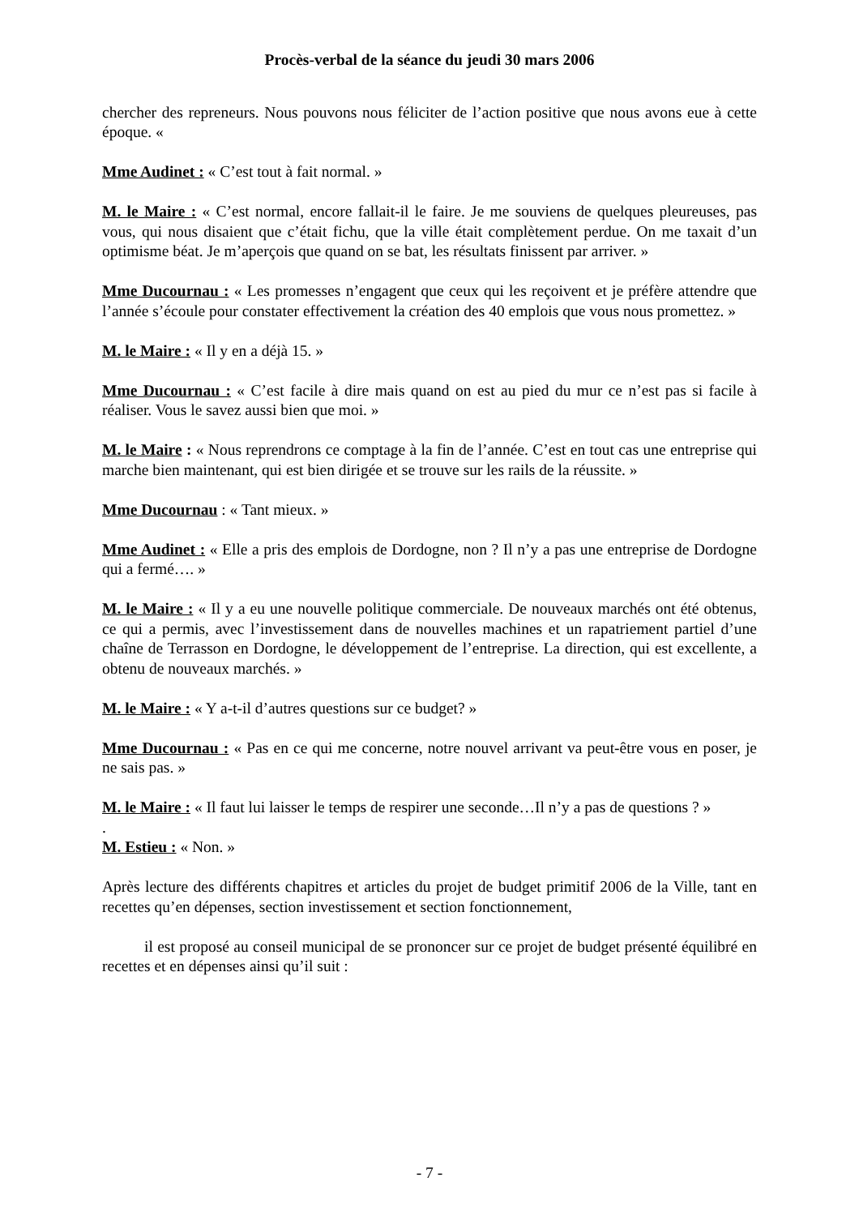Procès-verbal de la séance du jeudi 30 mars 2006
chercher des repreneurs. Nous pouvons nous féliciter de l’action positive que nous avons eue à cette époque. «
Mme Audinet : « C’est tout à fait normal. »
M. le Maire : « C’est normal, encore fallait-il le faire. Je me souviens de quelques pleureuses, pas vous, qui nous disaient que c’était fichu, que la ville était complètement perdue. On me taxait d’un optimisme béat. Je m’aperçois que quand on se bat, les résultats finissent par arriver. »
Mme Ducournau : « Les promesses n’engagent que ceux qui les reçoivent et je préfère attendre que l’année s’écoule pour constater effectivement la création des 40 emplois que vous nous promettez. »
M. le Maire : « Il y en a déjà 15. »
Mme Ducournau : « C’est facile à dire mais quand on est au pied du mur ce n’est pas si facile à réaliser. Vous le savez aussi bien que moi. »
M. le Maire : « Nous reprendrons ce comptage à la fin de l’année. C’est en tout cas une entreprise qui marche bien maintenant, qui est bien dirigée et se trouve sur les rails de la réussite. »
Mme Ducournau : « Tant mieux. »
Mme Audinet : « Elle a pris des emplois de Dordogne, non ? Il n’y a pas une entreprise de Dordogne qui a fermé…. »
M. le Maire : « Il y a eu une nouvelle politique commerciale. De nouveaux marchés ont été obtenus, ce qui a permis, avec l’investissement dans de nouvelles machines et un rapatriement partiel d’une chaîne de Terrasson en Dordogne, le développement de l’entreprise. La direction, qui est excellente, a obtenu de nouveaux marchés. »
M. le Maire : « Y a-t-il d’autres questions sur ce budget? »
Mme Ducournau : « Pas en ce qui me concerne, notre nouvel arrivant va peut-être vous en poser, je ne sais pas. »
M. le Maire : « Il faut lui laisser le temps de respirer une seconde…Il n’y a pas de questions ? »
.
M. Estieu : « Non. »
Après lecture des différents chapitres et articles du projet de budget primitif 2006 de la Ville, tant en recettes qu’en dépenses, section investissement et section fonctionnement,
il est proposé au conseil municipal de se prononcer sur ce projet de budget présenté équilibré en recettes et en dépenses ainsi qu’il suit :
- 7 -